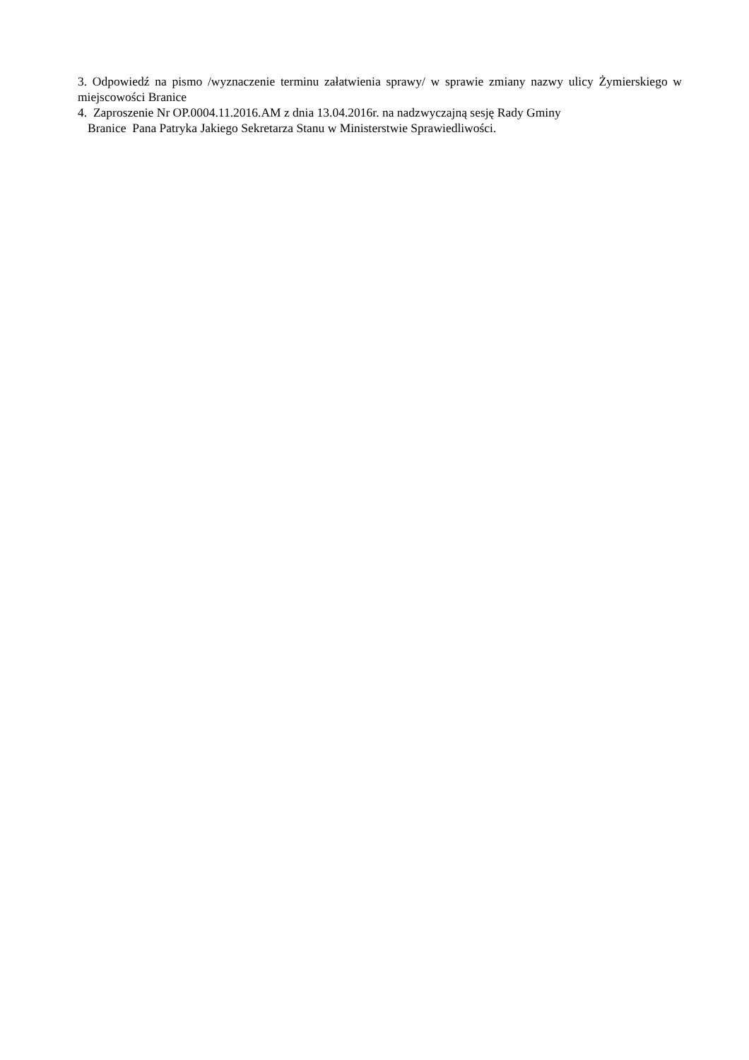3. Odpowiedź na pismo /wyznaczenie terminu załatwienia sprawy/ w sprawie zmiany nazwy ulicy Żymierskiego w miejscowości Branice
4. Zaproszenie Nr OP.0004.11.2016.AM z dnia 13.04.2016r. na nadzwyczajną sesję Rady Gminy
Branice Pana Patryka Jakiego Sekretarza Stanu w Ministerstwie Sprawiedliwości.